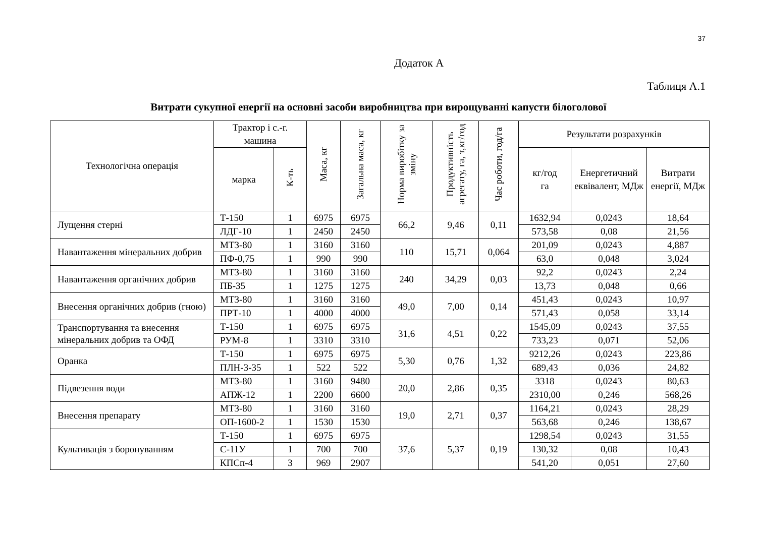37
Додаток А
Таблиця А.1
Витрати сукупної енергії на основні засоби виробництва при вирощуванні капусти білоголової
| Технологічна операція | Трактор і с.-г. машина | | Маса, кг | Загальна маса, кг | Норма виробітку за зміну | Продуктивність агрегату, га, т,кг/год | Час роботи, год/га | Результати розрахунків | | |
| --- | --- | --- | --- | --- | --- | --- | --- | --- | --- | --- |
| | марка | К-ть | | | | | | кг/год га | Енергетичний еквівалент, МДж | Витрати енергії, МДж |
| Лущення стерні | Т-150 | 1 | 6975 | 6975 | 66,2 | 9,46 | 0,11 | 1632,94 | 0,0243 | 18,64 |
| | ЛДГ-10 | 1 | 2450 | 2450 | | | | 573,58 | 0,08 | 21,56 |
| Навантаження мінеральних добрив | МТЗ-80 | 1 | 3160 | 3160 | 110 | 15,71 | 0,064 | 201,09 | 0,0243 | 4,887 |
| | ПФ-0,75 | 1 | 990 | 990 | | | | 63,0 | 0,048 | 3,024 |
| Навантаження органічних добрив | МТЗ-80 | 1 | 3160 | 3160 | 240 | 34,29 | 0,03 | 92,2 | 0,0243 | 2,24 |
| | ПБ-35 | 1 | 1275 | 1275 | | | | 13,73 | 0,048 | 0,66 |
| Внесення органічних добрив (гною) | МТЗ-80 | 1 | 3160 | 3160 | 49,0 | 7,00 | 0,14 | 451,43 | 0,0243 | 10,97 |
| | ПРТ-10 | 1 | 4000 | 4000 | | | | 571,43 | 0,058 | 33,14 |
| Транспортування та внесення мінеральних добрив та ОФД | Т-150 | 1 | 6975 | 6975 | 31,6 | 4,51 | 0,22 | 1545,09 | 0,0243 | 37,55 |
| | РУМ-8 | 1 | 3310 | 3310 | | | | 733,23 | 0,071 | 52,06 |
| Оранка | Т-150 | 1 | 6975 | 6975 | 5,30 | 0,76 | 1,32 | 9212,26 | 0,0243 | 223,86 |
| | ПЛН-3-35 | 1 | 522 | 522 | | | | 689,43 | 0,036 | 24,82 |
| Підвезення води | МТЗ-80 | 1 | 3160 | 9480 | 20,0 | 2,86 | 0,35 | 3318 | 0,0243 | 80,63 |
| | АПЖ-12 | 1 | 2200 | 6600 | | | | 2310,00 | 0,246 | 568,26 |
| Внесення препарату | МТЗ-80 | 1 | 3160 | 3160 | 19,0 | 2,71 | 0,37 | 1164,21 | 0,0243 | 28,29 |
| | ОП-1600-2 | 1 | 1530 | 1530 | | | | 563,68 | 0,246 | 138,67 |
| Культивація з боронуванням | Т-150 | 1 | 6975 | 6975 | 37,6 | 5,37 | 0,19 | 1298,54 | 0,0243 | 31,55 |
| | С-11У | 1 | 700 | 700 | | | | 130,32 | 0,08 | 10,43 |
| | КПСп-4 | 3 | 969 | 2907 | | | | 541,20 | 0,051 | 27,60 |